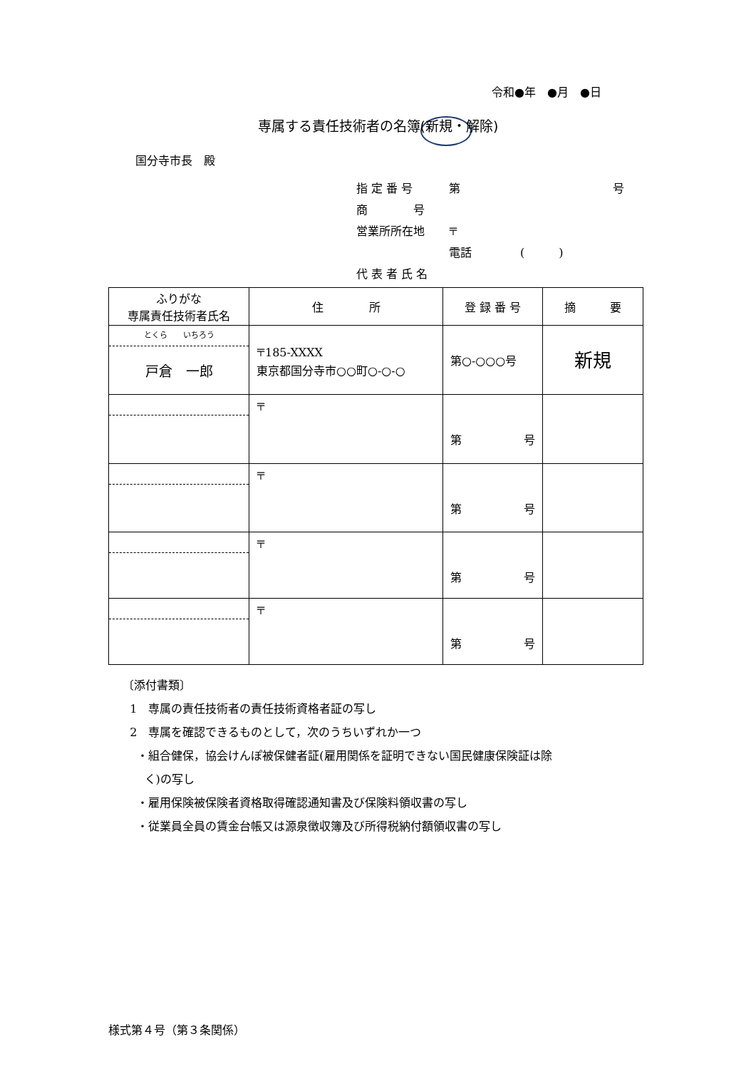令和●年　●月　●日
専属する責任技術者の名簿(新規・解除)
国分寺市長　殿
指 定 番 号 第 号
商　　　　号
営業所所在地 〒
電話 (　　　)
代 表 者 氏 名
| ふりがな 専属責任技術者氏名 | 住 所 | 登 録 番 号 | 摘 要 |
| --- | --- | --- | --- |
| とくら いちろう 戸倉 一郎 | 〒185-XXXX 東京都国分寺市○○町○-○-○ | 第○-○○○号 | 新規 |
| | 〒 | 第 号 | |
| | 〒 | 第 号 | |
| | 〒 | 第 号 | |
| | 〒 | 第 号 | |
〔添付書類〕
1　専属の責任技術者の責任技術資格者証の写し
2　専属を確認できるものとして，次のうちいずれか一つ
・組合健保，協会けんぽ被保健者証(雇用関係を証明できない国民健康保険証は除
く)の写し
・雇用保険被保険者資格取得確認通知書及び保険料領収書の写し
・従業員全員の賃金台帳又は源泉徴収簿及び所得税納付額領収書の写し
様式第４号（第３条関係）